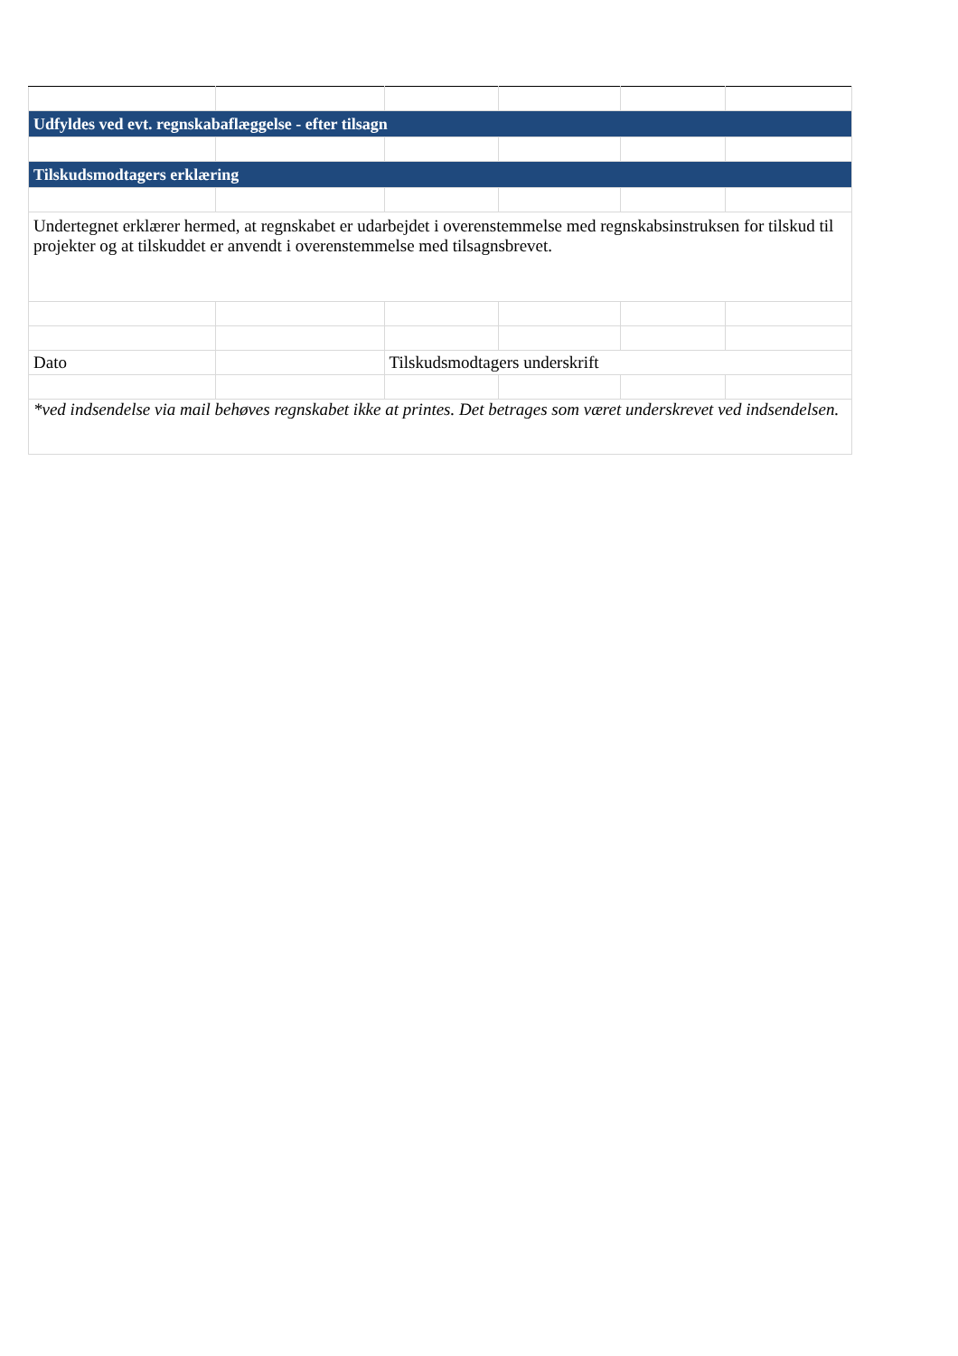| Udfyldes ved evt. regnskabaflæggelse - efter tilsagn | | | | | |
| Tilskudsmodtagers erklæring | | | | | |
| Undertegnet erklærer hermed, at regnskabet er udarbejdet i overenstemmelse med regnskabsinstruksen for tilskud til projekter og at tilskuddet er anvendt i overenstemmelse med tilsagnsbrevet. | | | | | |
| Dato | | Tilskudsmodtagers underskrift | | | |
| *ved indsendelse via mail behøves regnskabet ikke at printes. Det betrages som været underskrevet ved indsendelsen. | | | | | |